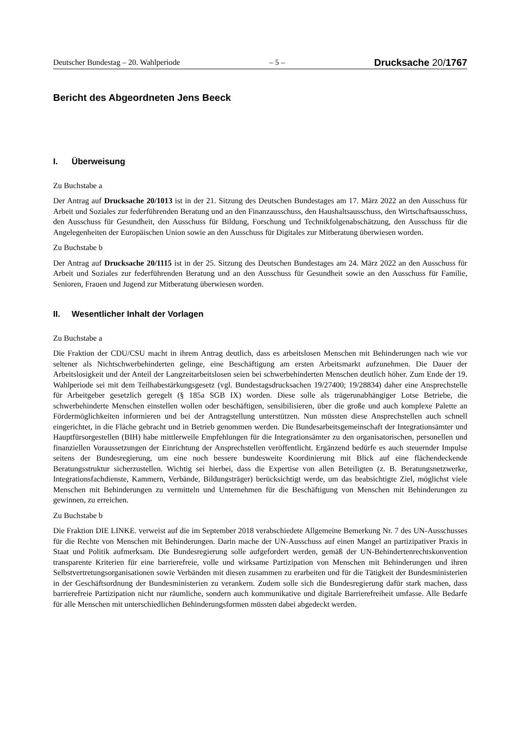Deutscher Bundestag – 20. Wahlperiode – 5 – Drucksache 20/1767
Bericht des Abgeordneten Jens Beeck
I. Überweisung
Zu Buchstabe a
Der Antrag auf Drucksache 20/1013 ist in der 21. Sitzung des Deutschen Bundestages am 17. März 2022 an den Ausschuss für Arbeit und Soziales zur federführenden Beratung und an den Finanzausschuss, den Haushaltsausschuss, den Wirtschaftsausschuss, den Ausschuss für Gesundheit, den Ausschuss für Bildung, Forschung und Technikfolgenabschätzung, den Ausschuss für die Angelegenheiten der Europäischen Union sowie an den Ausschuss für Digitales zur Mitberatung überwiesen worden.
Zu Buchstabe b
Der Antrag auf Drucksache 20/1115 ist in der 25. Sitzung des Deutschen Bundestages am 24. März 2022 an den Ausschuss für Arbeit und Soziales zur federführenden Beratung und an den Ausschuss für Gesundheit sowie an den Ausschuss für Familie, Senioren, Frauen und Jugend zur Mitberatung überwiesen worden.
II. Wesentlicher Inhalt der Vorlagen
Zu Buchstabe a
Die Fraktion der CDU/CSU macht in ihrem Antrag deutlich, dass es arbeitslosen Menschen mit Behinderungen nach wie vor seltener als Nichtschwerbehinderten gelinge, eine Beschäftigung am ersten Arbeitsmarkt aufzunehmen. Die Dauer der Arbeitslosigkeit und der Anteil der Langzeitarbeitslosen seien bei schwerbehinderten Menschen deutlich höher. Zum Ende der 19. Wahlperiode sei mit dem Teilhabestärkungsgesetz (vgl. Bundestagsdrucksachen 19/27400; 19/28834) daher eine Ansprechstelle für Arbeitgeber gesetzlich geregelt (§ 185a SGB IX) worden. Diese solle als trägerunabhängiger Lotse Betriebe, die schwerbehinderte Menschen einstellen wollen oder beschäftigen, sensibilisieren, über die große und auch komplexe Palette an Fördermöglichkeiten informieren und bei der Antragstellung unterstützen. Nun müssten diese Ansprechstellen auch schnell eingerichtet, in die Fläche gebracht und in Betrieb genommen werden. Die Bundesarbeitsgemeinschaft der Integrationsämter und Hauptfürsorgestellen (BIH) habe mittlerweile Empfehlungen für die Integrationsämter zu den organisatorischen, personellen und finanziellen Voraussetzungen der Einrichtung der Ansprechstellen veröffentlicht. Ergänzend bedürfe es auch steuernder Impulse seitens der Bundesregierung, um eine noch bessere bundesweite Koordinierung mit Blick auf eine flächendeckende Beratungsstruktur sicherzustellen. Wichtig sei hierbei, dass die Expertise von allen Beteiligten (z. B. Beratungsnetzwerke, Integrationsfachdienste, Kammern, Verbände, Bildungsträger) berücksichtigt werde, um das beabsichtigte Ziel, möglichst viele Menschen mit Behinderungen zu vermitteln und Unternehmen für die Beschäftigung von Menschen mit Behinderungen zu gewinnen, zu erreichen.
Zu Buchstabe b
Die Fraktion DIE LINKE. verweist auf die im September 2018 verabschiedete Allgemeine Bemerkung Nr. 7 des UN-Ausschusses für die Rechte von Menschen mit Behinderungen. Darin mache der UN-Ausschuss auf einen Mangel an partizipativer Praxis in Staat und Politik aufmerksam. Die Bundesregierung solle aufgefordert werden, gemäß der UN-Behindertenrechtskonvention transparente Kriterien für eine barrierefreie, volle und wirksame Partizipation von Menschen mit Behinderungen und ihren Selbstvertretungsorganisationen sowie Verbänden mit diesen zusammen zu erarbeiten und für die Tätigkeit der Bundesministerien in der Geschäftsordnung der Bundesministerien zu verankern. Zudem solle sich die Bundesregierung dafür stark machen, dass barrierefreie Partizipation nicht nur räumliche, sondern auch kommunikative und digitale Barrierefreiheit umfasse. Alle Bedarfe für alle Menschen mit unterschiedlichen Behinderungsformen müssten dabei abgedeckt werden.